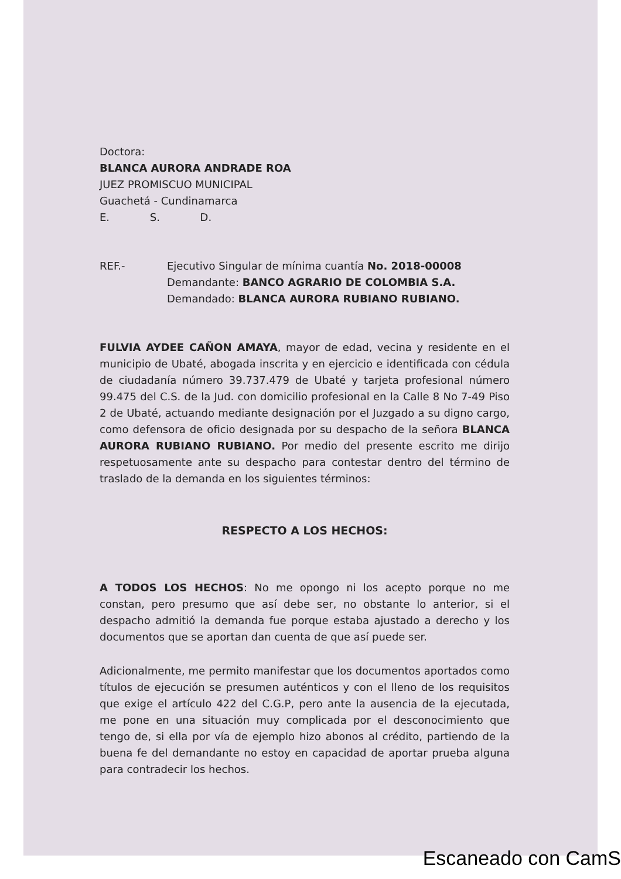Doctora:
BLANCA AURORA ANDRADE ROA
JUEZ PROMISCUO MUNICIPAL
Guachetá - Cundinamarca
E. S. D.
REF.- Ejecutivo Singular de mínima cuantía No. 2018-00008
Demandante: BANCO AGRARIO DE COLOMBIA S.A.
Demandado: BLANCA AURORA RUBIANO RUBIANO.
FULVIA AYDEE CAÑON AMAYA, mayor de edad, vecina y residente en el municipio de Ubaté, abogada inscrita y en ejercicio e identificada con cédula de ciudadanía número 39.737.479 de Ubaté y tarjeta profesional número 99.475 del C.S. de la Jud. con domicilio profesional en la Calle 8 No 7-49 Piso 2 de Ubaté, actuando mediante designación por el Juzgado a su digno cargo, como defensora de oficio designada por su despacho de la señora BLANCA AURORA RUBIANO RUBIANO. Por medio del presente escrito me dirijo respetuosamente ante su despacho para contestar dentro del término de traslado de la demanda en los siguientes términos:
RESPECTO A LOS HECHOS:
A TODOS LOS HECHOS: No me opongo ni los acepto porque no me constan, pero presumo que así debe ser, no obstante lo anterior, si el despacho admitió la demanda fue porque estaba ajustado a derecho y los documentos que se aportan dan cuenta de que así puede ser.
Adicionalmente, me permito manifestar que los documentos aportados como títulos de ejecución se presumen auténticos y con el lleno de los requisitos que exige el artículo 422 del C.G.P, pero ante la ausencia de la ejecutada, me pone en una situación muy complicada por el desconocimiento que tengo de, si ella por vía de ejemplo hizo abonos al crédito, partiendo de la buena fe del demandante no estoy en capacidad de aportar prueba alguna para contradecir los hechos.
Escaneado con CamS